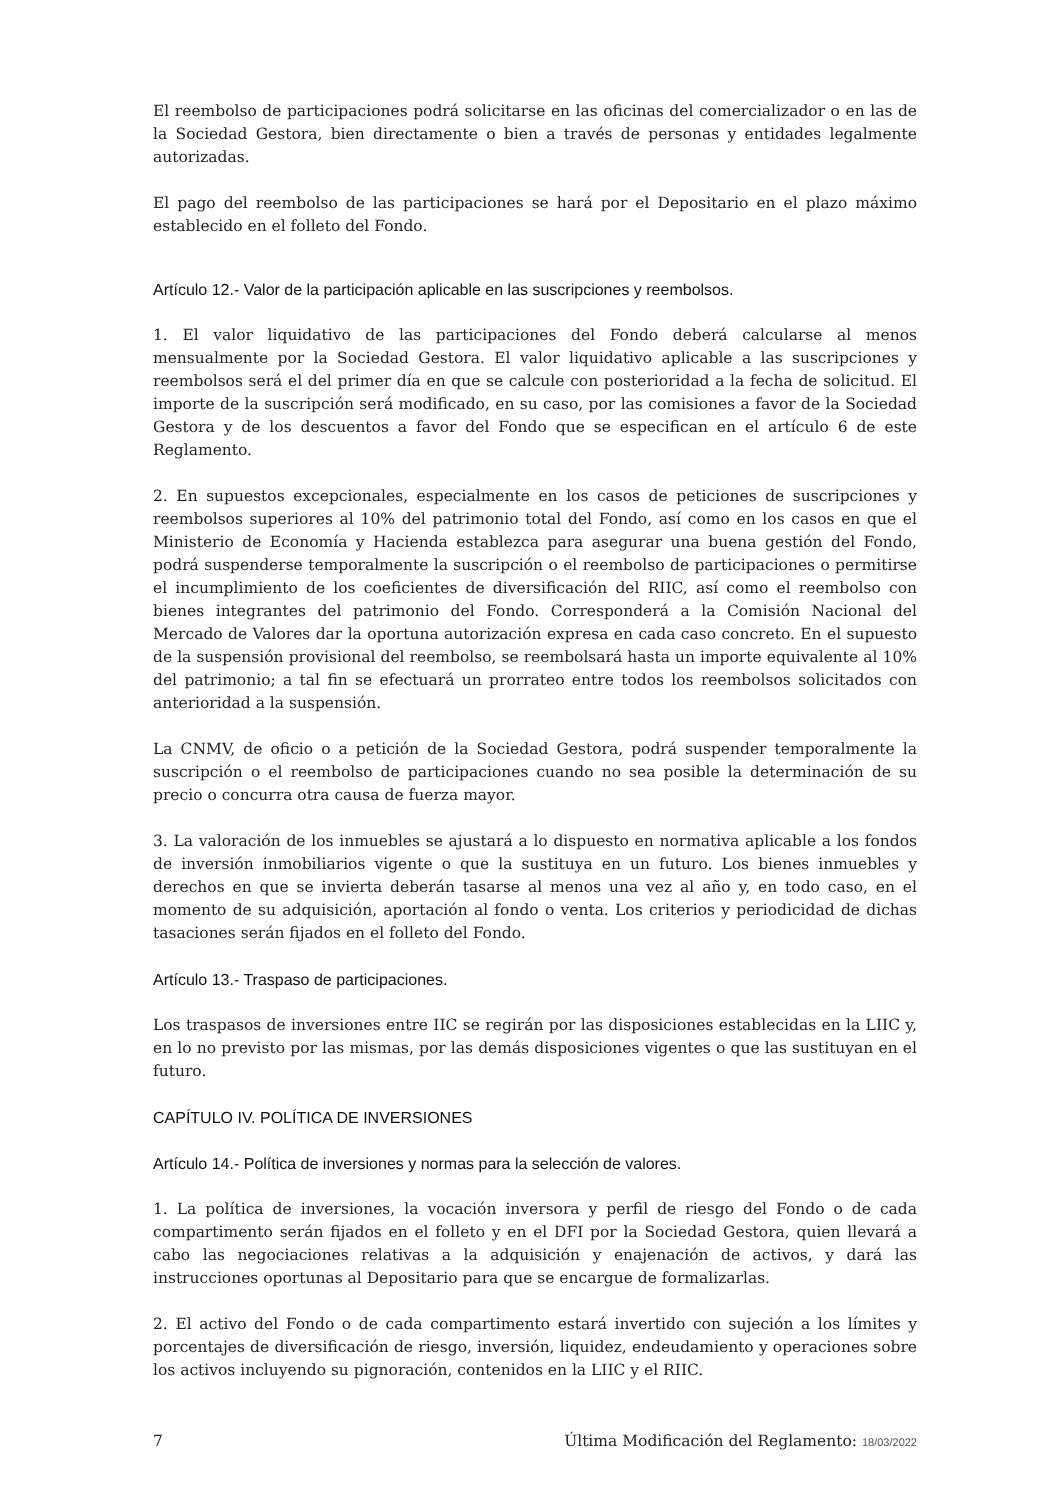El reembolso de participaciones podrá solicitarse en las oficinas del comercializador o en las de la Sociedad Gestora, bien directamente o bien a través de personas y entidades legalmente autorizadas.
El pago del reembolso de las participaciones se hará por el Depositario en el plazo máximo establecido en el folleto del Fondo.
Artículo 12.- Valor de la participación aplicable en las suscripciones y reembolsos.
1. El valor liquidativo de las participaciones del Fondo deberá calcularse al menos mensualmente por la Sociedad Gestora. El valor liquidativo aplicable a las suscripciones y reembolsos será el del primer día en que se calcule con posterioridad a la fecha de solicitud. El importe de la suscripción será modificado, en su caso, por las comisiones a favor de la Sociedad Gestora y de los descuentos a favor del Fondo que se especifican en el artículo 6 de este Reglamento.
2. En supuestos excepcionales, especialmente en los casos de peticiones de suscripciones y reembolsos superiores al 10% del patrimonio total del Fondo, así como en los casos en que el Ministerio de Economía y Hacienda establezca para asegurar una buena gestión del Fondo, podrá suspenderse temporalmente la suscripción o el reembolso de participaciones o permitirse el incumplimiento de los coeficientes de diversificación del RIIC, así como el reembolso con bienes integrantes del patrimonio del Fondo. Corresponderá a la Comisión Nacional del Mercado de Valores dar la oportuna autorización expresa en cada caso concreto. En el supuesto de la suspensión provisional del reembolso, se reembolsará hasta un importe equivalente al 10% del patrimonio; a tal fin se efectuará un prorrateo entre todos los reembolsos solicitados con anterioridad a la suspensión.
La CNMV, de oficio o a petición de la Sociedad Gestora, podrá suspender temporalmente la suscripción o el reembolso de participaciones cuando no sea posible la determinación de su precio o concurra otra causa de fuerza mayor.
3. La valoración de los inmuebles se ajustará a lo dispuesto en normativa aplicable a los fondos de inversión inmobiliarios vigente o que la sustituya en un futuro. Los bienes inmuebles y derechos en que se invierta deberán tasarse al menos una vez al año y, en todo caso, en el momento de su adquisición, aportación al fondo o venta. Los criterios y periodicidad de dichas tasaciones serán fijados en el folleto del Fondo.
Artículo 13.- Traspaso de participaciones.
Los traspasos de inversiones entre IIC se regirán por las disposiciones establecidas en la LIIC y, en lo no previsto por las mismas, por las demás disposiciones vigentes o que las sustituyan en el futuro.
CAPÍTULO IV. POLÍTICA DE INVERSIONES
Artículo 14.- Política de inversiones y normas para la selección de valores.
1. La política de inversiones, la vocación inversora y perfil de riesgo del Fondo o de cada compartimento serán fijados en el folleto y en el DFI por la Sociedad Gestora, quien llevará a cabo las negociaciones relativas a la adquisición y enajenación de activos, y dará las instrucciones oportunas al Depositario para que se encargue de formalizarlas.
2. El activo del Fondo o de cada compartimento estará invertido con sujeción a los límites y porcentajes de diversificación de riesgo, inversión, liquidez, endeudamiento y operaciones sobre los activos incluyendo su pignoración, contenidos en la LIIC y el RIIC.
7 Última Modificación del Reglamento: 18/03/2022